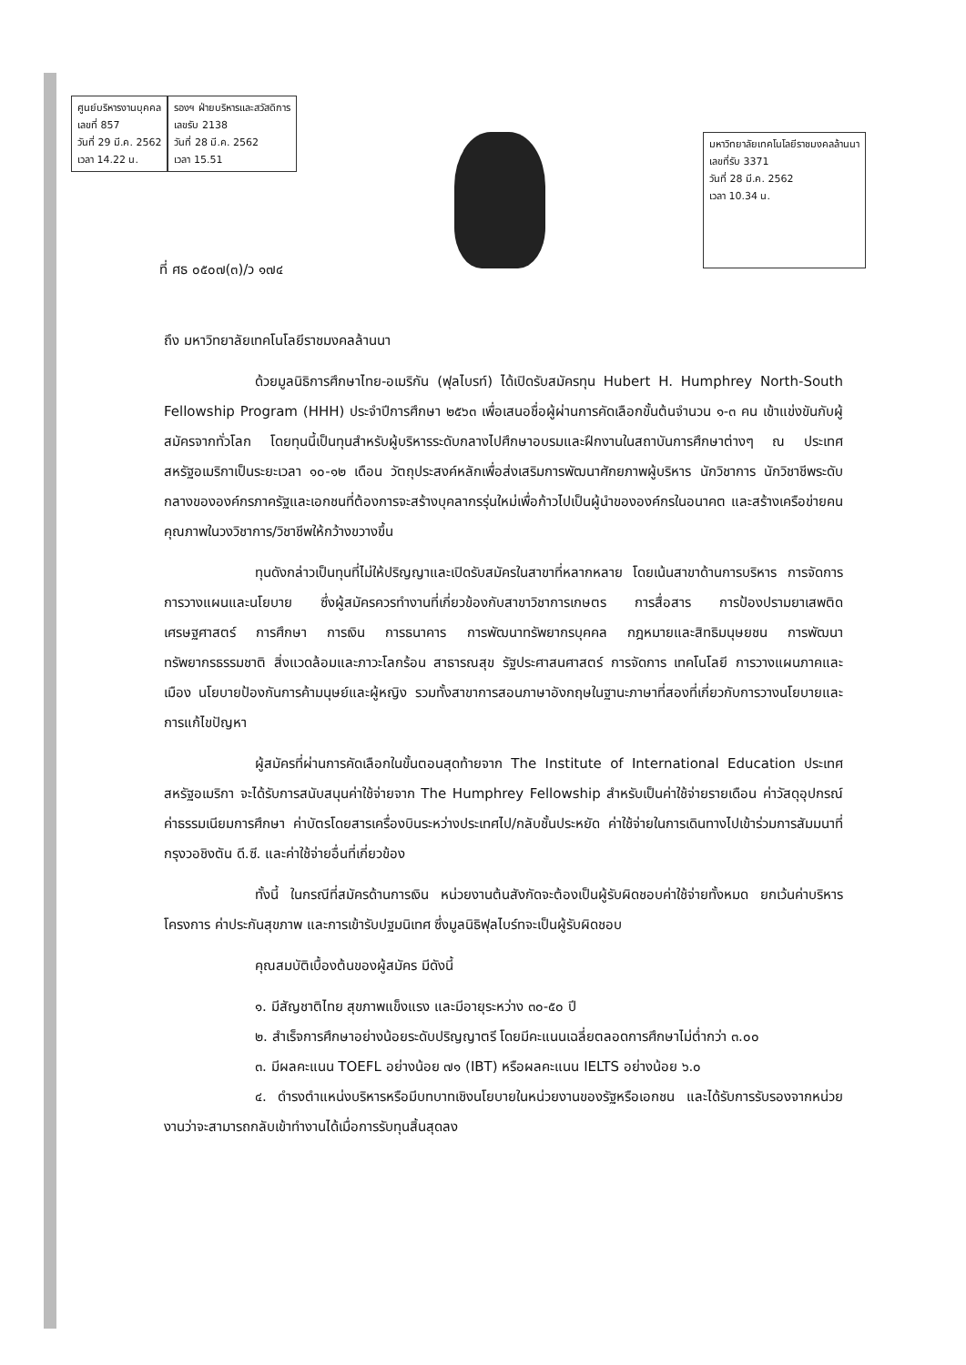ศูนย์บริหารงานบุคคล
เลขที่ 857
วันที่ 29 มี.ค. 2562
เวลา 14.22 น.
รองฯ ฝ่ายบริหารและสวัสดิการ
เลขรับ 2138
วันที่ 28 มี.ค. 2562
เวลา 15.51
มหาวิทยาลัยเทคโนโลยีราชมงคลล้านนา
เลขที่รับ 3371
วันที่ 28 มี.ค. 2562
เวลา 10.34 น.
ที่ ศธ ๐๕๐๗(๓)/ว ๑๗๔
ถึง มหาวิทยาลัยเทคโนโลยีราชมงคลล้านนา
ด้วยมูลนิธิการศึกษาไทย-อเมริกัน (ฟุลไบรท์) ได้เปิดรับสมัครทุน Hubert H. Humphrey North-South Fellowship Program (HHH) ประจำปีการศึกษา ๒๕๖๓ เพื่อเสนอชื่อผู้ผ่านการคัดเลือกขั้นต้นจำนวน ๑-๓ คน เข้าแข่งขันกับผู้สมัครจากทั่วโลก โดยทุนนี้เป็นทุนสำหรับผู้บริหารระดับกลางไปศึกษาอบรมและฝึกงานในสถาบันการศึกษาต่างๆ ณ ประเทศสหรัฐอเมริกาเป็นระยะเวลา ๑๐-๑๒ เดือน วัตถุประสงค์หลักเพื่อส่งเสริมการพัฒนาศักยภาพผู้บริหาร นักวิชาการ นักวิชาชีพระดับกลางขององค์กรภาครัฐและเอกชนที่ต้องการจะสร้างบุคลากรรุ่นใหม่เพื่อก้าวไปเป็นผู้นำขององค์กรในอนาคต และสร้างเครือข่ายคนคุณภาพในวงวิชาการ/วิชาชีพให้กว้างขวางขึ้น
ทุนดังกล่าวเป็นทุนที่ไม่ให้ปริญญาและเปิดรับสมัครในสาขาที่หลากหลาย โดยเน้นสาขาด้านการบริหาร การจัดการ การวางแผนและนโยบาย ซึ่งผู้สมัครควรทำงานที่เกี่ยวข้องกับสาขาวิชาการเกษตร การสื่อสาร การป้องปรามยาเสพติด เศรษฐศาสตร์ การศึกษา การเงิน การธนาคาร การพัฒนาทรัพยากรบุคคล กฎหมายและสิทธิมนุษยชน การพัฒนาทรัพยากรธรรมชาติ สิ่งแวดล้อมและภาวะโลกร้อน สาธารณสุข รัฐประศาสนศาสตร์ การจัดการ เทคโนโลยี การวางแผนภาคและเมือง นโยบายป้องกันการค้ามนุษย์และผู้หญิง รวมทั้งสาขาการสอนภาษาอังกฤษในฐานะภาษาที่สองที่เกี่ยวกับการวางนโยบายและการแก้ไขปัญหา
ผู้สมัครที่ผ่านการคัดเลือกในขั้นตอนสุดท้ายจาก The Institute of International Education ประเทศสหรัฐอเมริกา จะได้รับการสนับสนุนค่าใช้จ่ายจาก The Humphrey Fellowship สำหรับเป็นค่าใช้จ่ายรายเดือน ค่าวัสดุอุปกรณ์ ค่าธรรมเนียมการศึกษา ค่าบัตรโดยสารเครื่องบินระหว่างประเทศไป/กลับชั้นประหยัด ค่าใช้จ่ายในการเดินทางไปเข้าร่วมการสัมมนาที่กรุงวอชิงตัน ดี.ซี. และค่าใช้จ่ายอื่นที่เกี่ยวข้อง
ทั้งนี้ ในกรณีที่สมัครด้านการเงิน หน่วยงานต้นสังกัดจะต้องเป็นผู้รับผิดชอบค่าใช้จ่ายทั้งหมด ยกเว้นค่าบริหารโครงการ ค่าประกันสุขภาพ และการเข้ารับปฐมนิเทศ ซึ่งมูลนิธิฟุลไบร์ทจะเป็นผู้รับผิดชอบ
คุณสมบัติเบื้องต้นของผู้สมัคร มีดังนี้
๑. มีสัญชาติไทย สุขภาพแข็งแรง และมีอายุระหว่าง ๓๐-๕๐ ปี
๒. สำเร็จการศึกษาอย่างน้อยระดับปริญญาตรี โดยมีคะแนนเฉลี่ยตลอดการศึกษาไม่ต่ำกว่า ๓.๐๐
๓. มีผลคะแนน TOEFL อย่างน้อย ๗๑ (IBT) หรือผลคะแนน IELTS อย่างน้อย ๖.๐
๔. ดำรงตำแหน่งบริหารหรือมีบทบาทเชิงนโยบายในหน่วยงานของรัฐหรือเอกชน และได้รับการรับรองจากหน่วยงานว่าจะสามารถกลับเข้าทำงานได้เมื่อการรับทุนสิ้นสุดลง